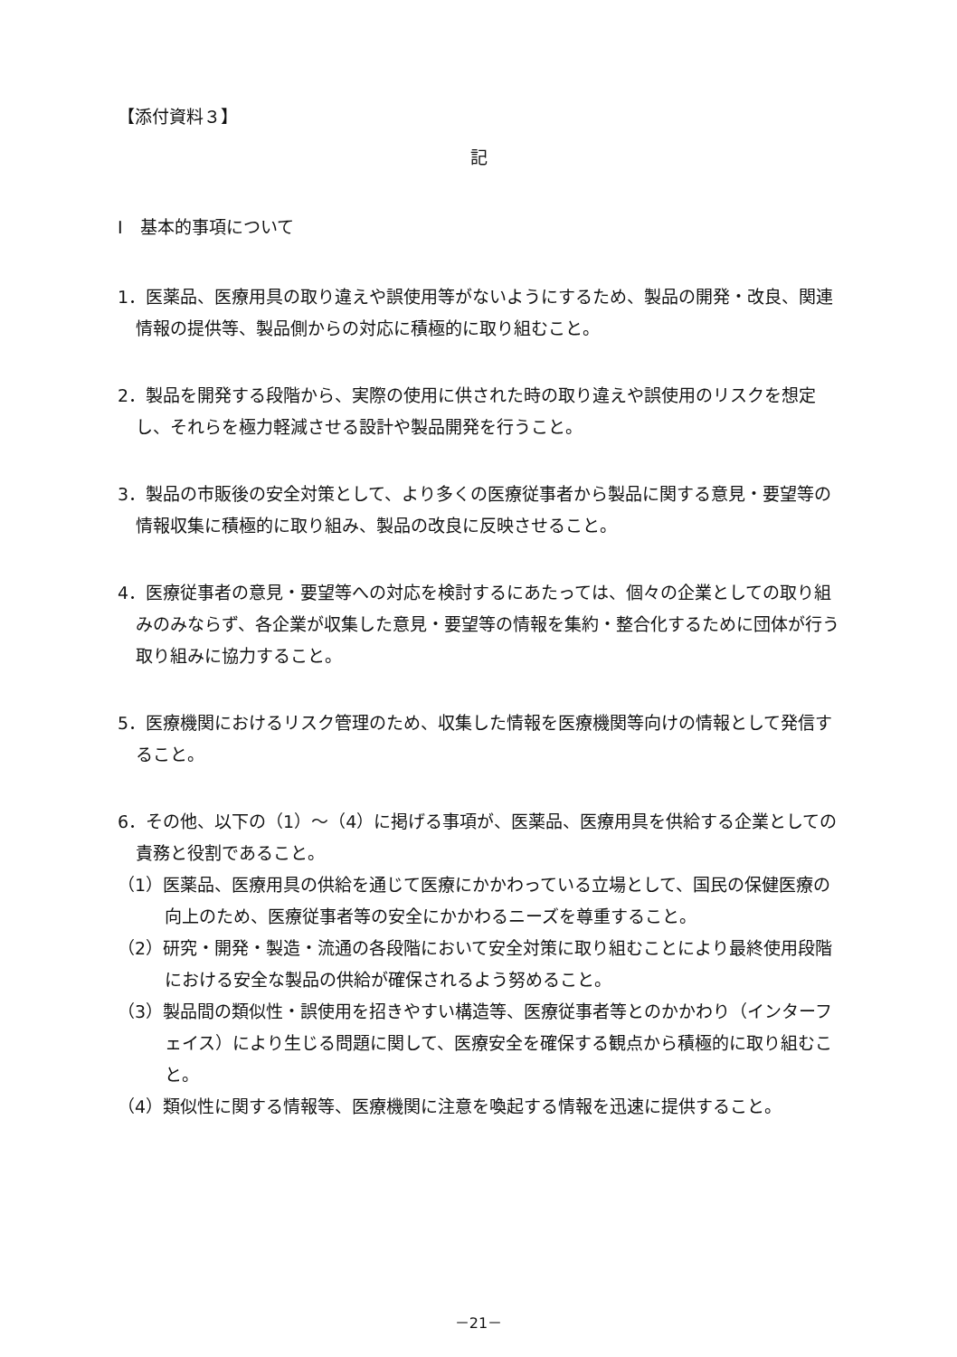【添付資料３】
記
Ⅰ　基本的事項について
1．医薬品、医療用具の取り違えや誤使用等がないようにするため、製品の開発・改良、関連情報の提供等、製品側からの対応に積極的に取り組むこと。
2．製品を開発する段階から、実際の使用に供された時の取り違えや誤使用のリスクを想定し、それらを極力軽減させる設計や製品開発を行うこと。
3．製品の市販後の安全対策として、より多くの医療従事者から製品に関する意見・要望等の情報収集に積極的に取り組み、製品の改良に反映させること。
4．医療従事者の意見・要望等への対応を検討するにあたっては、個々の企業としての取り組みのみならず、各企業が収集した意見・要望等の情報を集約・整合化するために団体が行う取り組みに協力すること。
5．医療機関におけるリスク管理のため、収集した情報を医療機関等向けの情報として発信すること。
6．その他、以下の（1）～（4）に掲げる事項が、医薬品、医療用具を供給する企業としての責務と役割であること。
（1）医薬品、医療用具の供給を通じて医療にかかわっている立場として、国民の保健医療の向上のため、医療従事者等の安全にかかわるニーズを尊重すること。
（2）研究・開発・製造・流通の各段階において安全対策に取り組むことにより最終使用段階における安全な製品の供給が確保されるよう努めること。
（3）製品間の類似性・誤使用を招きやすい構造等、医療従事者等とのかかわり（インターフェイス）により生じる問題に関して、医療安全を確保する観点から積極的に取り組むこと。
（4）類似性に関する情報等、医療機関に注意を喚起する情報を迅速に提供すること。
－21－